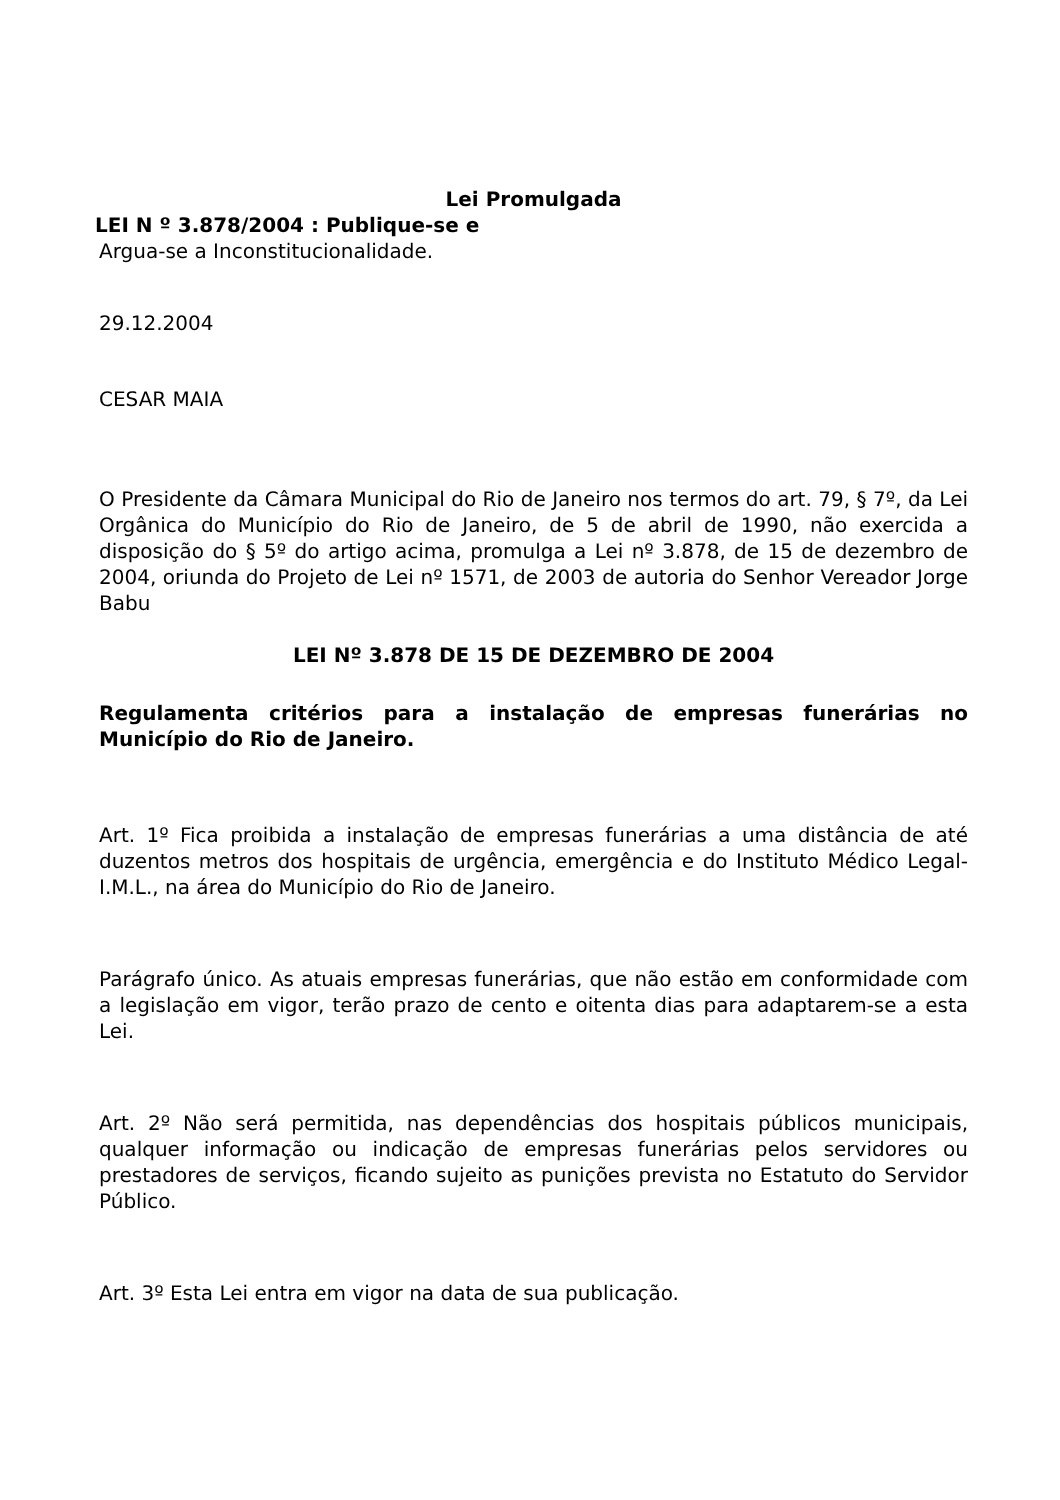Lei Promulgada
LEI N º 3.878/2004 : Publique-se e
Argua-se a Inconstitucionalidade.
29.12.2004
CESAR MAIA
O Presidente da Câmara Municipal do Rio de Janeiro nos termos do art. 79, § 7º, da Lei Orgânica do Município do Rio de Janeiro, de 5 de abril de 1990, não exercida a disposição do § 5º do artigo acima, promulga a Lei nº 3.878, de 15 de dezembro de 2004, oriunda do Projeto de Lei nº 1571, de 2003 de autoria do Senhor Vereador Jorge Babu
LEI Nº 3.878 DE 15 DE DEZEMBRO DE 2004
Regulamenta critérios para a instalação de empresas funerárias no Município do Rio de Janeiro.
Art. 1º Fica proibida a instalação de empresas funerárias a uma distância de até duzentos metros dos hospitais de urgência, emergência e do Instituto Médico Legal-I.M.L., na área do Município do Rio de Janeiro.
Parágrafo único. As atuais empresas funerárias, que não estão em conformidade com a legislação em vigor, terão prazo de cento e oitenta dias para adaptarem-se a esta Lei.
Art. 2º Não será permitida, nas dependências dos hospitais públicos municipais, qualquer informação ou indicação de empresas funerárias pelos servidores ou prestadores de serviços, ficando sujeito as punições prevista no Estatuto do Servidor Público.
Art. 3º Esta Lei entra em vigor na data de sua publicação.